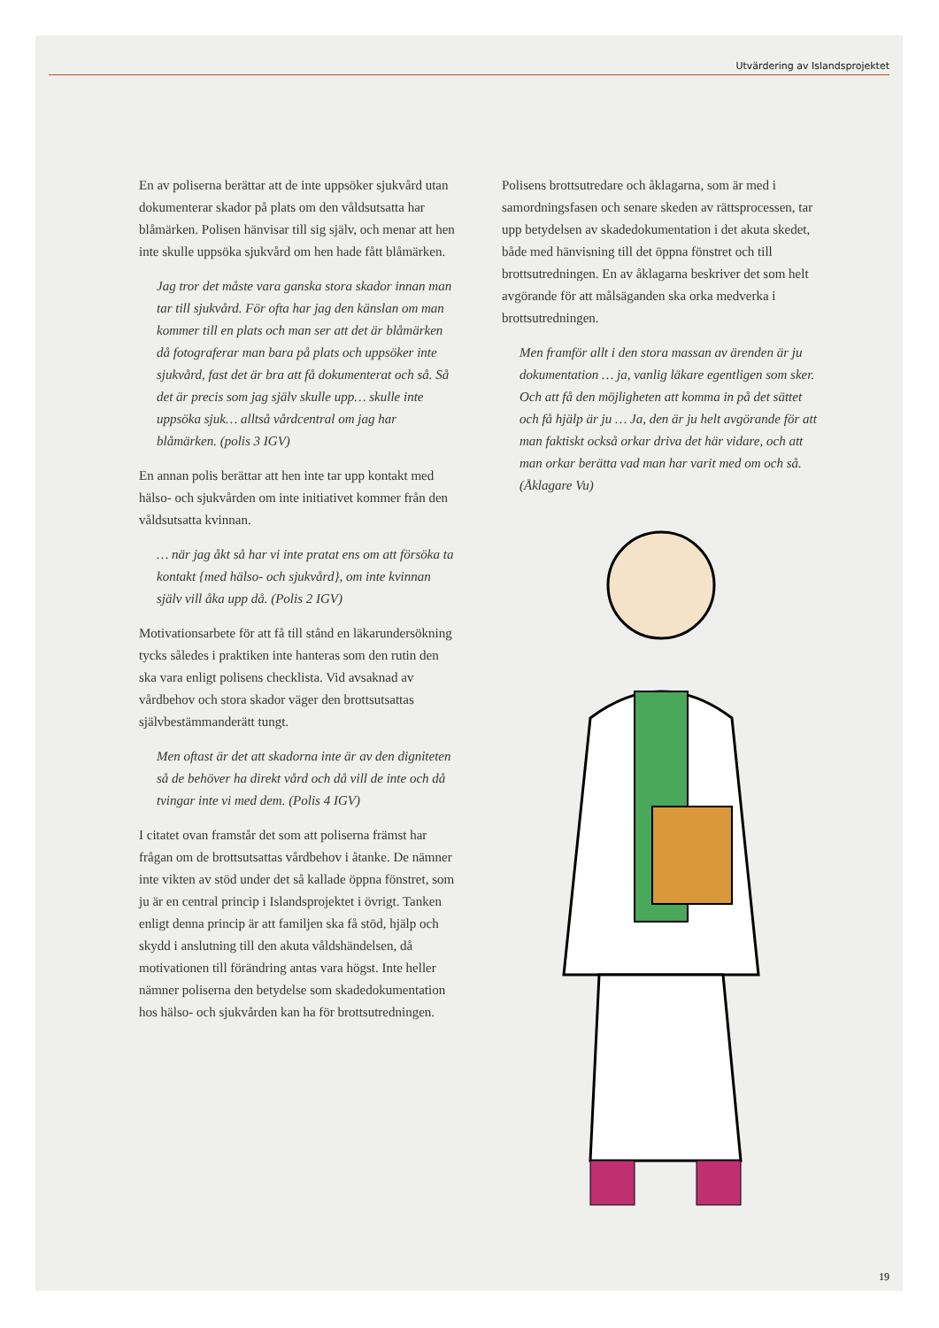Utvärdering av Islandsprojektet
En av poliserna berättar att de inte uppsöker sjuk­vård utan dokumenterar skador på plats om den våldsutsatta har blåmärken. Polisen hänvisar till sig själv, och menar att hen inte skulle uppsöka sjukvård om hen hade fått blåmärken.
Jag tror det måste vara ganska stora skador innan man tar till sjukvård. För ofta har jag den känslan om man kommer till en plats och man ser att det är blåmärken då fotograferar man bara på plats och upp­söker inte sjukvård, fast det är bra att få dokumenterat och så. Så det är precis som jag själv skulle upp… skulle inte uppsöka sjuk… alltså vårdcentral om jag har blåmärken. (polis 3 IGV)
En annan polis berättar att hen inte tar upp kontakt med hälso- och sjukvården om inte initiativet kommer från den våldsutsatta kvinnan.
… när jag åkt så har vi inte pratat ens om att försöka ta kontakt {med hälso- och sjukvård}, om inte kvinnan själv vill åka upp då. (Polis 2 IGV)
Motivationsarbete för att få till stånd en läkarunder­sökning tycks således i praktiken inte hanteras som den rutin den ska vara enligt polisens checklista. Vid avsaknad av vårdbehov och stora skador väger den brottsutsattas självbestämmanderätt tungt.
Men oftast är det att skadorna inte är av den digniteten så de behöver ha direkt vård och då vill de inte och då tvingar inte vi med dem. (Polis 4 IGV)
I citatet ovan framstår det som att poliserna främst har frågan om de brottsutsattas vårdbehov i åtanke. De nämner inte vikten av stöd under det så kallade öppna fönstret, som ju är en central princip i Islands­projektet i övrigt. Tanken enligt denna princip är att familjen ska få stöd, hjälp och skydd i anslutning till den akuta våldshändelsen, då motivationen till förändring antas vara högst. Inte heller nämner po­liserna den betydelse som skadedokumentation hos hälso- och sjukvården kan ha för brottsutredningen.
Polisens brottsutredare och åklagarna, som är med i samordningsfasen och senare skeden av rättsprocessen, tar upp betydelsen av skadedokumentation i det akuta skedet, både med hänvisning till det öppna fönstret och till brottsutredningen. En av åklagarna beskriver det som helt avgörande för att målsägan­den ska orka medverka i brottsutredningen.
Men framför allt i den stora massan av ärenden är ju dokumentation … ja, vanlig läkare egentligen som sker. Och att få den möjligheten att komma in på det sättet och få hjälp är ju … Ja, den är ju helt avgörande för att man faktiskt också orkar driva det här vidare, och att man orkar berätta vad man har varit med om och så. (Åklagare Vu)
19